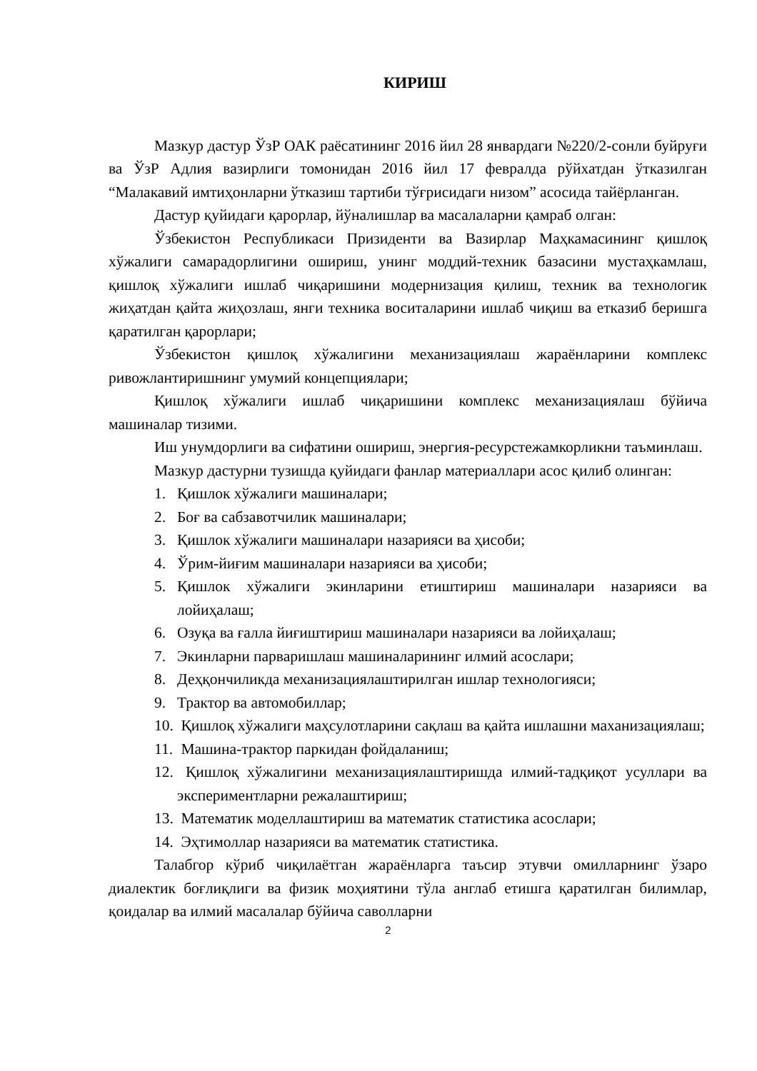КИРИШ
Мазкур дастур ЎзР ОАК раёсатининг 2016 йил 28 январдаги №220/2-сонли буйруғи ва ЎзР Адлия вазирлиги томонидан 2016 йил 17 февралда рўйхатдан ўтказилган “Малакавий имтиҳонларни ўтказиш тартиби тўғрисидаги низом” асосида тайёрланган.
Дастур қуйидаги қарорлар, йўналишлар ва масалаларни қамраб олган:
Ўзбекистон Республикаси Призиденти ва Вазирлар Маҳкамасининг қишлоқ хўжалиги самарадорлигини ошириш, унинг моддий-техник базасини мустаҳкамлаш, қишлоқ хўжалиги ишлаб чиқаришини модернизация қилиш, техник ва технологик жиҳатдан қайта жиҳозлаш, янги техника воситаларини ишлаб чиқиш ва етказиб беришга қаратилган қарорлари;
Ўзбекистон қишлоқ хўжалигини механизациялаш жараёнларини комплекс ривожлантиришнинг умумий концепциялари;
Қишлоқ хўжалиги ишлаб чиқаришини комплекс механизациялаш бўйича машиналар тизими.
Иш унумдорлиги ва сифатини ошириш, энергия-ресурстежамкорликни таъминлаш.
Мазкур дастурни тузишда қуйидаги фанлар материаллари асос қилиб олинган:
1. Қишлок хўжалиги машиналари;
2. Боғ ва сабзавотчилик машиналари;
3. Қишлок хўжалиги машиналари назарияси ва ҳисоби;
4. Ўрим-йиғим машиналари назарияси ва ҳисоби;
5. Қишлок хўжалиги экинларини етиштириш машиналари назарияси ва лойиҳалаш;
6. Озуқа ва ғалла йиғиштириш машиналари назарияси ва лойиҳалаш;
7. Экинларни парваришлаш машиналарининг илмий асослари;
8. Деҳқончиликда механизациялаштирилган ишлар технологияси;
9. Трактор ва автомобиллар;
10. Қишлоқ хўжалиги маҳсулотларини сақлаш ва қайта ишлашни маханизациялаш;
11. Машина-трактор паркидан фойдаланиш;
12. Қишлоқ хўжалигини механизациялаштиришда илмий-тадқиқот усуллари ва экспериментларни режалаштириш;
13. Математик моделлаштириш ва математик статистика асослари;
14. Эҳтимоллар назарияси ва математик статистика.
Талабгор кўриб чиқилаётган жараёнларга таъсир этувчи омилларнинг ўзаро диалектик боғлиқлиги ва физик моҳиятини тўла англаб етишга қаратилган билимлар, қоидалар ва илмий масалалар бўйича саволларни
2